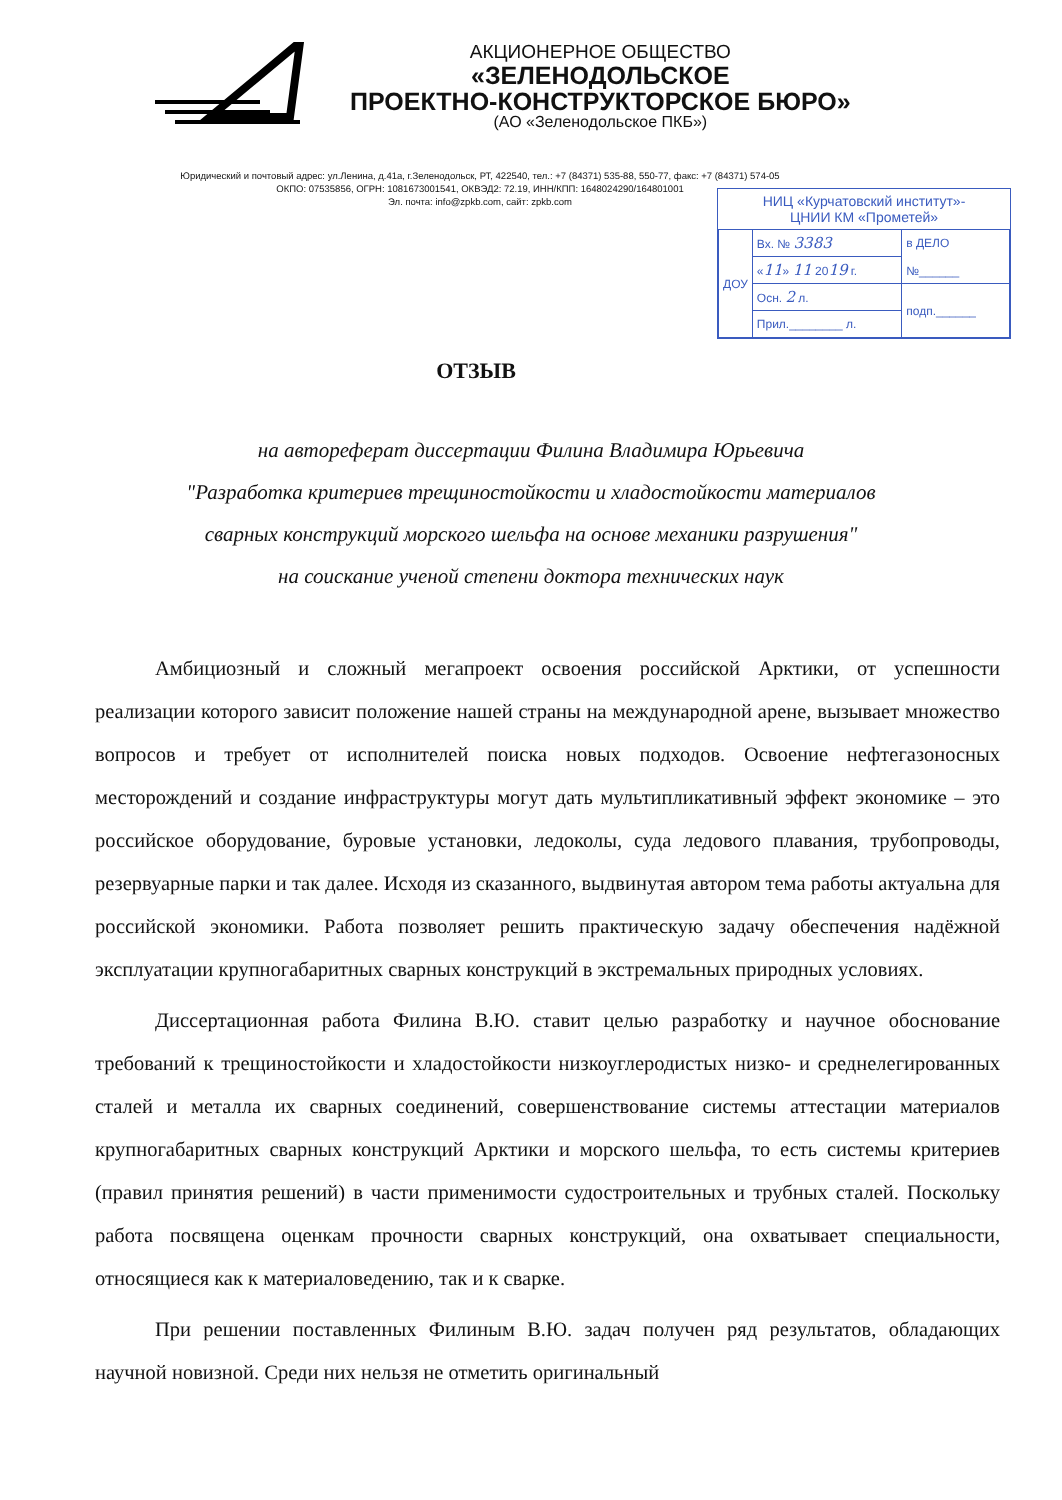АКЦИОНЕРНОЕ ОБЩЕСТВО
«ЗЕЛЕНОДОЛЬСКОЕ
ПРОЕКТНО-КОНСТРУКТОРСКОЕ БЮРО»
(АО «Зеленодольское ПКБ»)
Юридический и почтовый адрес: ул.Ленина, д.41а, г.Зеленодольск, РТ, 422540, тел.: +7 (84371) 535-88, 550-77, факс: +7 (84371) 574-05
ОКПО: 07535856, ОГРН: 1081673001541, ОКВЭД2: 72.19, ИНН/КПП: 1648024290/164801001
Эл. почта: info@zpkb.com, сайт: zpkb.com
НИЦ «Курчатовский институт»-
ЦНИИ КМ «Прометей»
| ДОУ | Вх. № 3383 | в ДЕЛО №______ |
| | « 11 » 11 20 19 г. | |
| | Осн. 2 л. | подп.______ |
| | Прил.________ л. | |
ОТЗЫВ
на автореферат диссертации Филина Владимира Юрьевича
"Разработка критериев трещиностойкости и хладостойкости материалов
сварных конструкций морского шельфа на основе механики разрушения"
на соискание ученой степени доктора технических наук
Амбициозный и сложный мегапроект освоения российской Арктики, от успешности реализации которого зависит положение нашей страны на международной арене, вызывает множество вопросов и требует от исполнителей поиска новых подходов. Освоение нефтегазоносных месторождений и создание инфраструктуры могут дать мультипликативный эффект экономике – это российское оборудование, буровые установки, ледоколы, суда ледового плавания, трубопроводы, резервуарные парки и так далее. Исходя из сказанного, выдвинутая автором тема работы актуальна для российской экономики. Работа позволяет решить практическую задачу обеспечения надёжной эксплуатации крупногабаритных сварных конструкций в экстремальных природных условиях.
Диссертационная работа Филина В.Ю. ставит целью разработку и научное обоснование требований к трещиностойкости и хладостойкости низкоуглеродистых низко- и среднелегированных сталей и металла их сварных соединений, совершенствование системы аттестации материалов крупногабаритных сварных конструкций Арктики и морского шельфа, то есть системы критериев (правил принятия решений) в части применимости судостроительных и трубных сталей. Поскольку работа посвящена оценкам прочности сварных конструкций, она охватывает специальности, относящиеся как к материаловедению, так и к сварке.
При решении поставленных Филиным В.Ю. задач получен ряд результатов, обладающих научной новизной. Среди них нельзя не отметить оригинальный